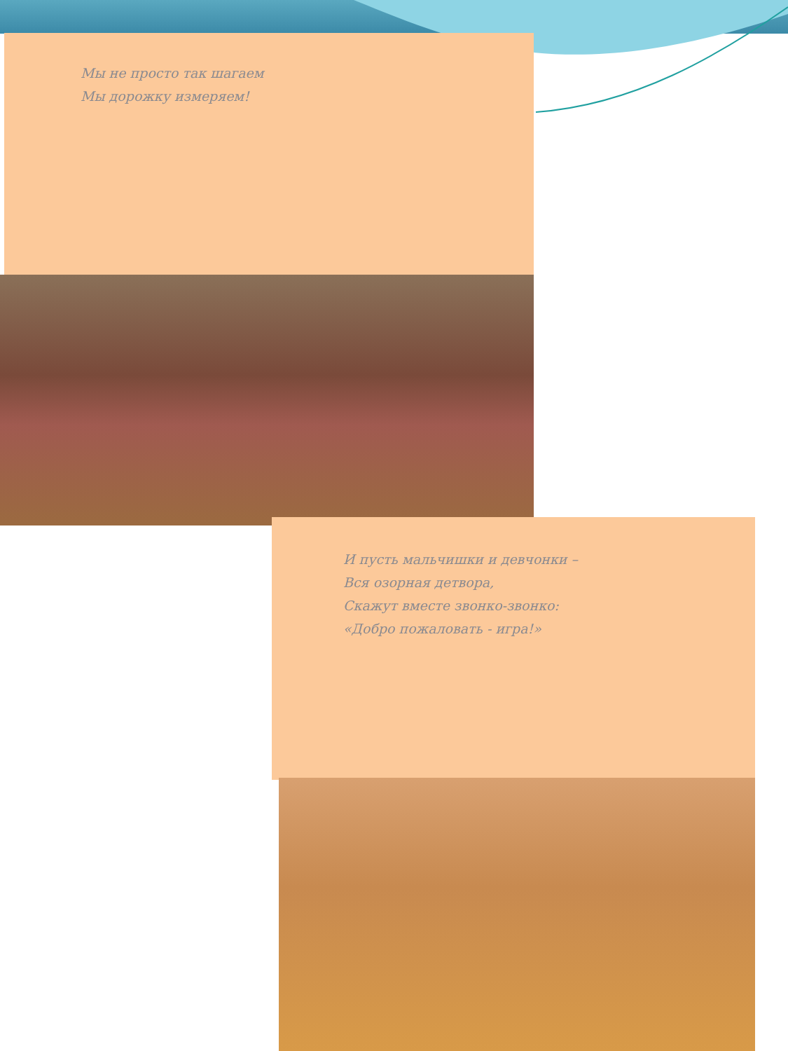Мы не просто так шагаем
Мы дорожку измеряем!
И пусть мальчишки и девчонки –
Вся озорная детвора,
Скажут вместе звонко-звонко:
«Добро пожаловать - игра!»